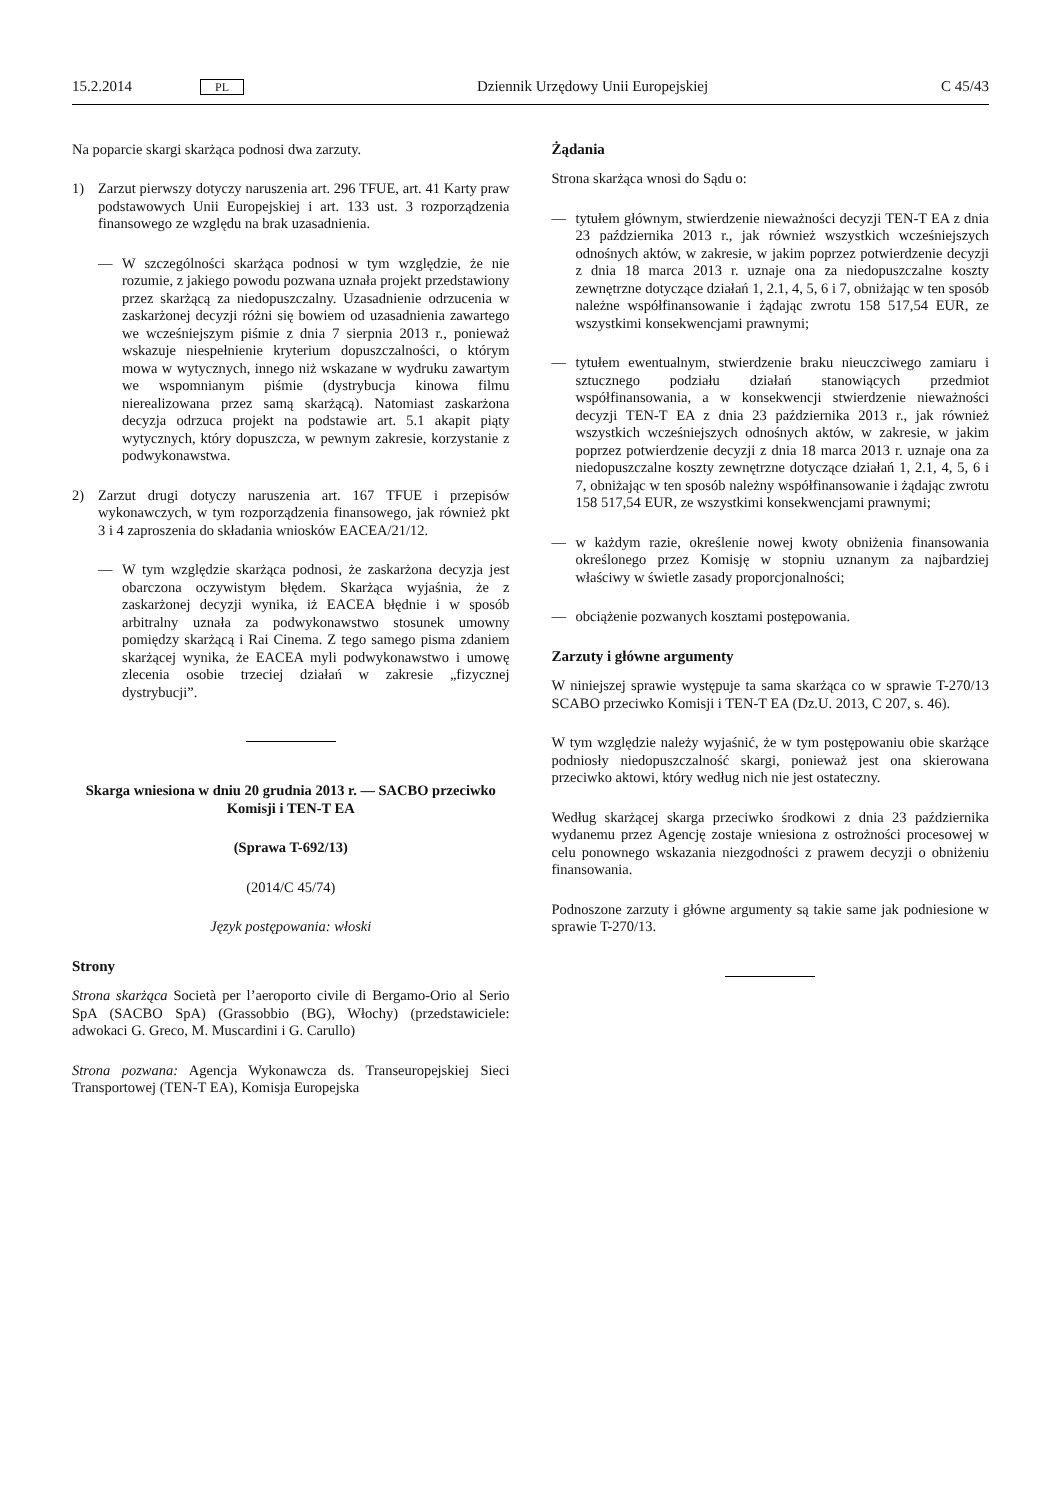15.2.2014 PL Dziennik Urzędowy Unii Europejskiej C 45/43
Na poparcie skargi skarżąca podnosi dwa zarzuty.
1) Zarzut pierwszy dotyczy naruszenia art. 296 TFUE, art. 41 Karty praw podstawowych Unii Europejskiej i art. 133 ust. 3 rozporządzenia finansowego ze względu na brak uzasadnienia.
— W szczególności skarżąca podnosi w tym względzie, że nie rozumie, z jakiego powodu pozwana uznała projekt przedstawiony przez skarżącą za niedopuszczalny. Uzasadnienie odrzucenia w zaskarżonej decyzji różni się bowiem od uzasadnienia zawartego we wcześniejszym piśmie z dnia 7 sierpnia 2013 r., ponieważ wskazuje niespełnienie kryterium dopuszczalności, o którym mowa w wytycznych, innego niż wskazane w wydruku zawartym we wspomnianym piśmie (dystrybucja kinowa filmu nierealizowana przez samą skarżącą). Natomiast zaskarżona decyzja odrzuca projekt na podstawie art. 5.1 akapit piąty wytycznych, który dopuszcza, w pewnym zakresie, korzystanie z podwykonawstwa.
2) Zarzut drugi dotyczy naruszenia art. 167 TFUE i przepisów wykonawczych, w tym rozporządzenia finansowego, jak również pkt 3 i 4 zaproszenia do składania wniosków EACEA/21/12.
— W tym względzie skarżąca podnosi, że zaskarżona decyzja jest obarczona oczywistym błędem. Skarżąca wyjaśnia, że z zaskarżonej decyzji wynika, iż EACEA błędnie i w sposób arbitralny uznała za podwykonawstwo stosunek umowny pomiędzy skarżącą i Rai Cinema. Z tego samego pisma zdaniem skarżącej wynika, że EACEA myli podwykonawstwo i umowę zlecenia osobie trzeciej działań w zakresie „fizycznej dystrybucji”.
Skarga wniesiona w dniu 20 grudnia 2013 r. — SACBO przeciwko Komisji i TEN-T EA
(Sprawa T-692/13)
(2014/C 45/74)
Język postępowania: włoski
Strony
Strona skarżąca Società per l’aeroporto civile di Bergamo-Orio al Serio SpA (SACBO SpA) (Grassobbio (BG), Włochy) (przedstawiciele: adwokaci G. Greco, M. Muscardini i G. Carullo)
Strona pozwana: Agencja Wykonawcza ds. Transeuropejskiej Sieci Transportowej (TEN-T EA), Komisja Europejska
Żądania
Strona skarżąca wnosi do Sądu o:
— tytułem głównym, stwierdzenie nieważności decyzji TEN-T EA z dnia 23 października 2013 r., jak również wszystkich wcześniejszych odnośnych aktów, w zakresie, w jakim poprzez potwierdzenie decyzji z dnia 18 marca 2013 r. uznaje ona za niedopuszczalne koszty zewnętrzne dotyczące działań 1, 2.1, 4, 5, 6 i 7, obniżając w ten sposób należne współfinansowanie i żądając zwrotu 158 517,54 EUR, ze wszystkimi konsekwencjami prawnymi;
— tytułem ewentualnym, stwierdzenie braku nieuczciwego zamiaru i sztucznego podziału działań stanowiących przedmiot współfinansowania, a w konsekwencji stwierdzenie nieważności decyzji TEN-T EA z dnia 23 października 2013 r., jak również wszystkich wcześniejszych odnośnych aktów, w zakresie, w jakim poprzez potwierdzenie decyzji z dnia 18 marca 2013 r. uznaje ona za niedopuszczalne koszty zewnętrzne dotyczące działań 1, 2.1, 4, 5, 6 i 7, obniżając w ten sposób należny współfinansowanie i żądając zwrotu 158 517,54 EUR, ze wszystkimi konsekwencjami prawnymi;
— w każdym razie, określenie nowej kwoty obniżenia finansowania określonego przez Komisję w stopniu uznanym za najbardziej właściwy w świetle zasady proporcjonalności;
— obciążenie pozwanych kosztami postępowania.
Zarzuty i główne argumenty
W niniejszej sprawie występuje ta sama skarżąca co w sprawie T-270/13 SCABO przeciwko Komisji i TEN-T EA (Dz.U. 2013, C 207, s. 46).
W tym względzie należy wyjaśnić, że w tym postępowaniu obie skarżące podniosły niedopuszczalność skargi, ponieważ jest ona skierowana przeciwko aktowi, który według nich nie jest ostateczny.
Według skarżącej skarga przeciwko środkowi z dnia 23 października wydanemu przez Agencję zostaje wniesiona z ostrożności procesowej w celu ponownego wskazania niezgodności z prawem decyzji o obniżeniu finansowania.
Podnoszone zarzuty i główne argumenty są takie same jak podniesione w sprawie T-270/13.